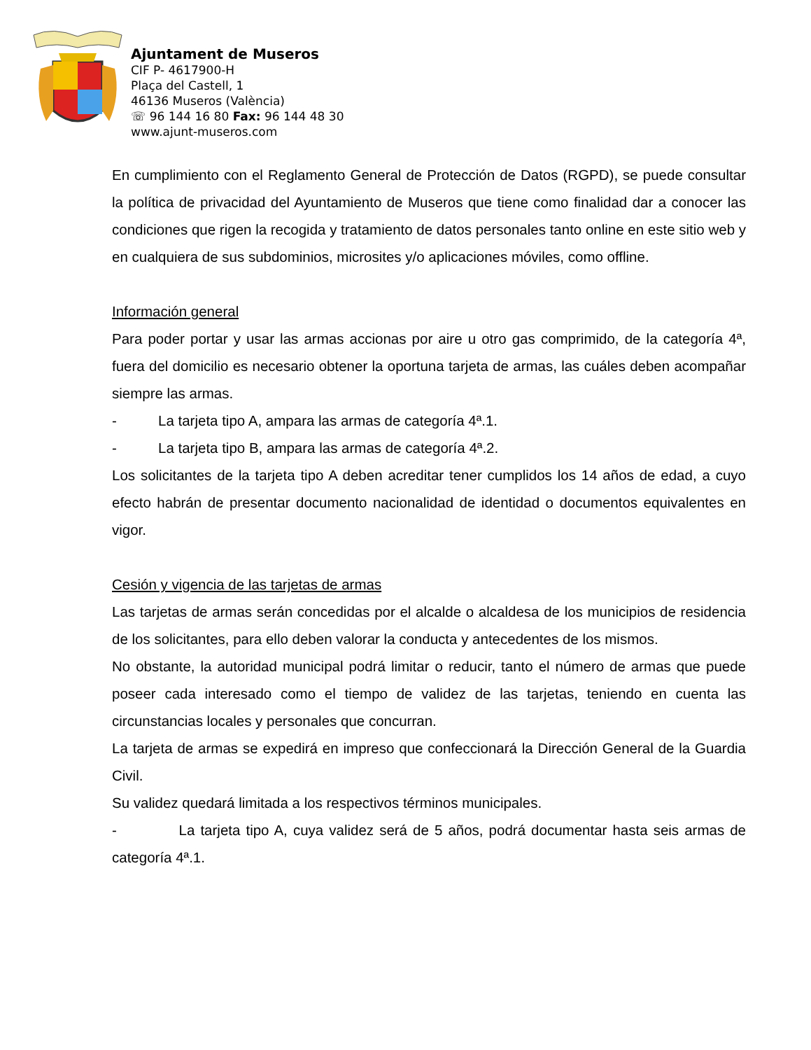Ajuntament de Museros
CIF P- 4617900-H
Plaça del Castell, 1
46136 Museros (València)
☏ 96 144 16 80 Fax: 96 144 48 30
www.ajunt-museros.com
En cumplimiento con el Reglamento General de Protección de Datos (RGPD), se puede consultar la política de privacidad del Ayuntamiento de Museros que tiene como finalidad dar a conocer las condiciones que rigen la recogida y tratamiento de datos personales tanto online en este sitio web y en cualquiera de sus subdominios, microsites y/o aplicaciones móviles, como offline.
Información general
Para poder portar y usar las armas accionas por aire u otro gas comprimido, de la categoría 4ª, fuera del domicilio es necesario obtener la oportuna tarjeta de armas, las cuáles deben acompañar siempre las armas.
- La tarjeta tipo A, ampara las armas de categoría 4ª.1.
- La tarjeta tipo B, ampara las armas de categoría 4ª.2.
Los solicitantes de la tarjeta tipo A deben acreditar tener cumplidos los 14 años de edad, a cuyo efecto habrán de presentar documento nacionalidad de identidad o documentos equivalentes en vigor.
Cesión y vigencia de las tarjetas de armas
Las tarjetas de armas serán concedidas por el alcalde o alcaldesa de los municipios de residencia de los solicitantes, para ello deben valorar la conducta y antecedentes de los mismos.
No obstante, la autoridad municipal podrá limitar o reducir, tanto el número de armas que puede poseer cada interesado como el tiempo de validez de las tarjetas, teniendo en cuenta las circunstancias locales y personales que concurran.
La tarjeta de armas se expedirá en impreso que confeccionará la Dirección General de la Guardia Civil.
Su validez quedará limitada a los respectivos términos municipales.
- La tarjeta tipo A, cuya validez será de 5 años, podrá documentar hasta seis armas de categoría 4ª.1.